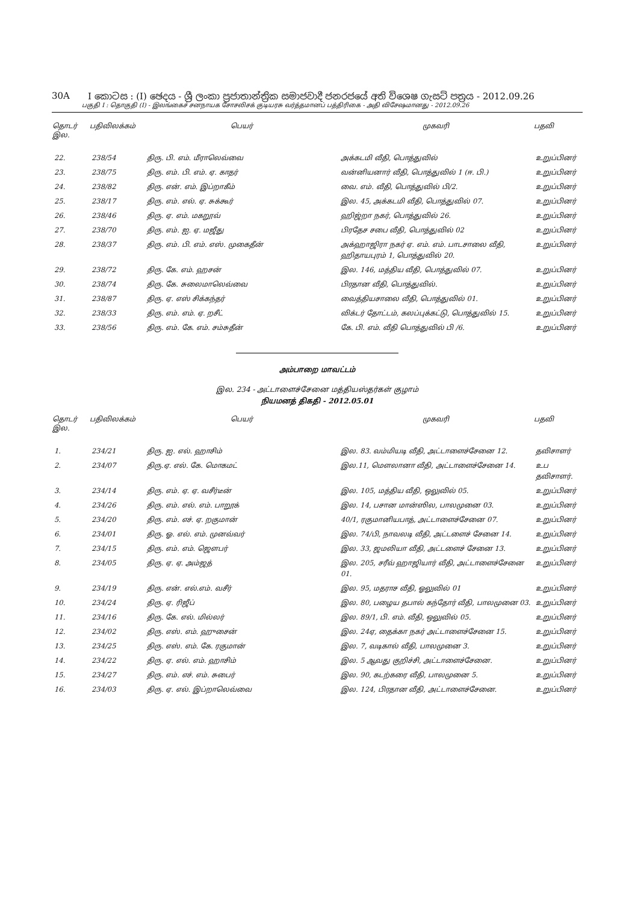30A I කොටස : (I) ඡෙදය - ශ්‍රී ලංකා ප්‍රජාතාන්ත්‍රික සමාජවාදී ජනරජයේ අති විශෙෂ ගැසට් පත්‍රය - 2012.09.26
பகுதி I : தொகுதி (I) - இலங்கைச் சனநாயக சோசலிசக் குடியரசு வர்த்தமானப் பத்திரிகை - அதி விசேஷமானது - 2012.09.26
| தொடர் இல. | பதிவிலக்கம் | பெயர் | முகவரி | பதவி |
| --- | --- | --- | --- | --- |
| 22. | 238/54 | திரு. பி. எம். மீராலெவ்வை | அக்கடமி வீதி, பொத்துவில் | உறுப்பினர் |
| 23. | 238/75 | திரு. எம். பி. எம். ஏ. காதர் | வன்னியனார் வீதி, பொத்துவில் 1 (ஈ. பி.) | உறுப்பினர் |
| 24. | 238/82 | திரு. என். எம். இப்றாகீம் | வை. எம். வீதி, பொத்துவில் பி/2. | உறுப்பினர் |
| 25. | 238/17 | திரு. எம். எல். ஏ. சுக்கூர் | இல. 45, அக்கடமி வீதி, பொத்துவில் 07. | உறுப்பினர் |
| 26. | 238/46 | திரு. ஏ. எம். மகறூவ் | ஹிஜ்றா நகர், பொத்துவில் 26. | உறுப்பினர் |
| 27. | 238/70 | திரு. எம். ஐ. ஏ. மஜீது | பிரதேச சபை வீதி, பொத்துவில் 02 | உறுப்பினர் |
| 28. | 238/37 | திரு. எம். பி. எம். எஸ். முகைதீன் | அக்ஹாஜிரா நகர் ஏ. எம். எம். பாடசாலை வீதி, ஹிதாயபுரம் 1, பொத்துவில் 20. | உறுப்பினர் |
| 29. | 238/72 | திரு. கே. எம். ஹசன் | இல. 146, மத்திய வீதி, பொத்துவில் 07. | உறுப்பினர் |
| 30. | 238/74 | திரு. கே. சுலைமாலெவ்வை | பிரதான வீதி, பொத்துவில். | உறுப்பினர் |
| 31. | 238/87 | திரு. ஏ. எஸ் சிக்கந்தர் | வைத்தியசாலை வீதி, பொத்துவில் 01. | உறுப்பினர் |
| 32. | 238/33 | திரு. எம். எம். ஏ. றசீட் | விக்டர் தோட்டம், கலப்புக்கட்டு, பொத்துவில் 15. | உறுப்பினர் |
| 33. | 238/56 | திரு. எம். கே. எம். சம்சுதீன் | கே. பி. எம். வீதி பொத்துவில் பி /6. | உறுப்பினர் |
அம்பாறை மாவட்டம்
இல. 234 - அட்டாளைச்சேனை மத்தியஸ்தர்கள் குழாம்
நியமனத் திகதி - 2012.05.01
| தொடர் இல. | பதிவிலக்கம் | பெயர் | முகவரி | பதவி |
| --- | --- | --- | --- | --- |
| 1. | 234/21 | திரு. ஐ. எல். ஹாசிம் | இல. 83. வம்மியடி வீதி, அட்டாளைச்சேனை 12. | தவிசாளர் |
| 2. | 234/07 | திரு.ஏ. எல். கே. மொகமட் | இல.11, மௌலானா வீதி, அட்டாளைச்சேனை 14. | உப தவிசாளர். |
| 3. | 234/14 | திரு. எம். ஏ. ஏ. வசீர்டீன் | இல. 105, மத்திய வீதி, ஒலுவில் 05. | உறுப்பினர் |
| 4. | 234/26 | திரு. எம். எல். எம். பாறூக் | இல. 14, பசான மான்ஸில, பாலமுனை 03. | உறுப்பினர் |
| 5. | 234/20 | திரு. எம். எச். ஏ. றகுமான் | 40/1, ரகுமானியபாத், அட்டாளைச்சேனை 07. | உறுப்பினர் |
| 6. | 234/01 | திரு. ஓ. எல். எம். முனவ்வர் | இல. 74/பி, நாவலடி வீதி, அட்டளைச் சேனை 14. | உறுப்பினர் |
| 7. | 234/15 | திரு. எம். எம். ஜௌபர் | இல. 33, ஜமலியா வீதி, அட்டளைச் சேனை 13. | உறுப்பினர் |
| 8. | 234/05 | திரு. ஏ. ஏ. அம்ஜத் | இல. 205, சரீவ் ஹாஜியார் வீதி, அட்டாளைச்சேனை 01. | உறுப்பினர் |
| 9. | 234/19 | திரு. என். எல்.எம். வசீர் | இல. 95, மதராச வீதி, ஓலுவில் 01 | உறுப்பினர் |
| 10. | 234/24 | திரு. ஏ. ரிஜீப் | இல. 80, பழைய தபால் கந்தோர் வீதி, பாலமுனை 03. | உறுப்பினர் |
| 11. | 234/16 | திரு. கே. எல். மில்லர் | இல. 89/1, பி. எம். வீதி, ஒலுவில் 05. | உறுப்பினர் |
| 12. | 234/02 | திரு. எஸ். எம். ஹுசைன் | இல. 24ஏ, தைக்கா நகர் அட்டாளைச்சேனை 15. | உறுப்பினர் |
| 13. | 234/25 | திரு. எஸ். எம். கே. ரகுமான் | இல. 7, வடிகால் வீதி, பாலமுனை 3. | உறுப்பினர் |
| 14. | 234/22 | திரு. ஏ. எல். எம். ஹாசிம் | இல. 5 ஆவது குறிச்சி, அட்டாளைச்சேனை. | உறுப்பினர் |
| 15. | 234/27 | திரு. எம். எச். எம். சுபைர் | இல. 90, கடற்கரை வீதி, பாலமுனை 5. | உறுப்பினர் |
| 16. | 234/03 | திரு. ஏ. எல். இப்றாலெவ்வை | இல. 124, பிரதான வீதி, அட்டாளைச்சேனை. | உறுப்பினர் |